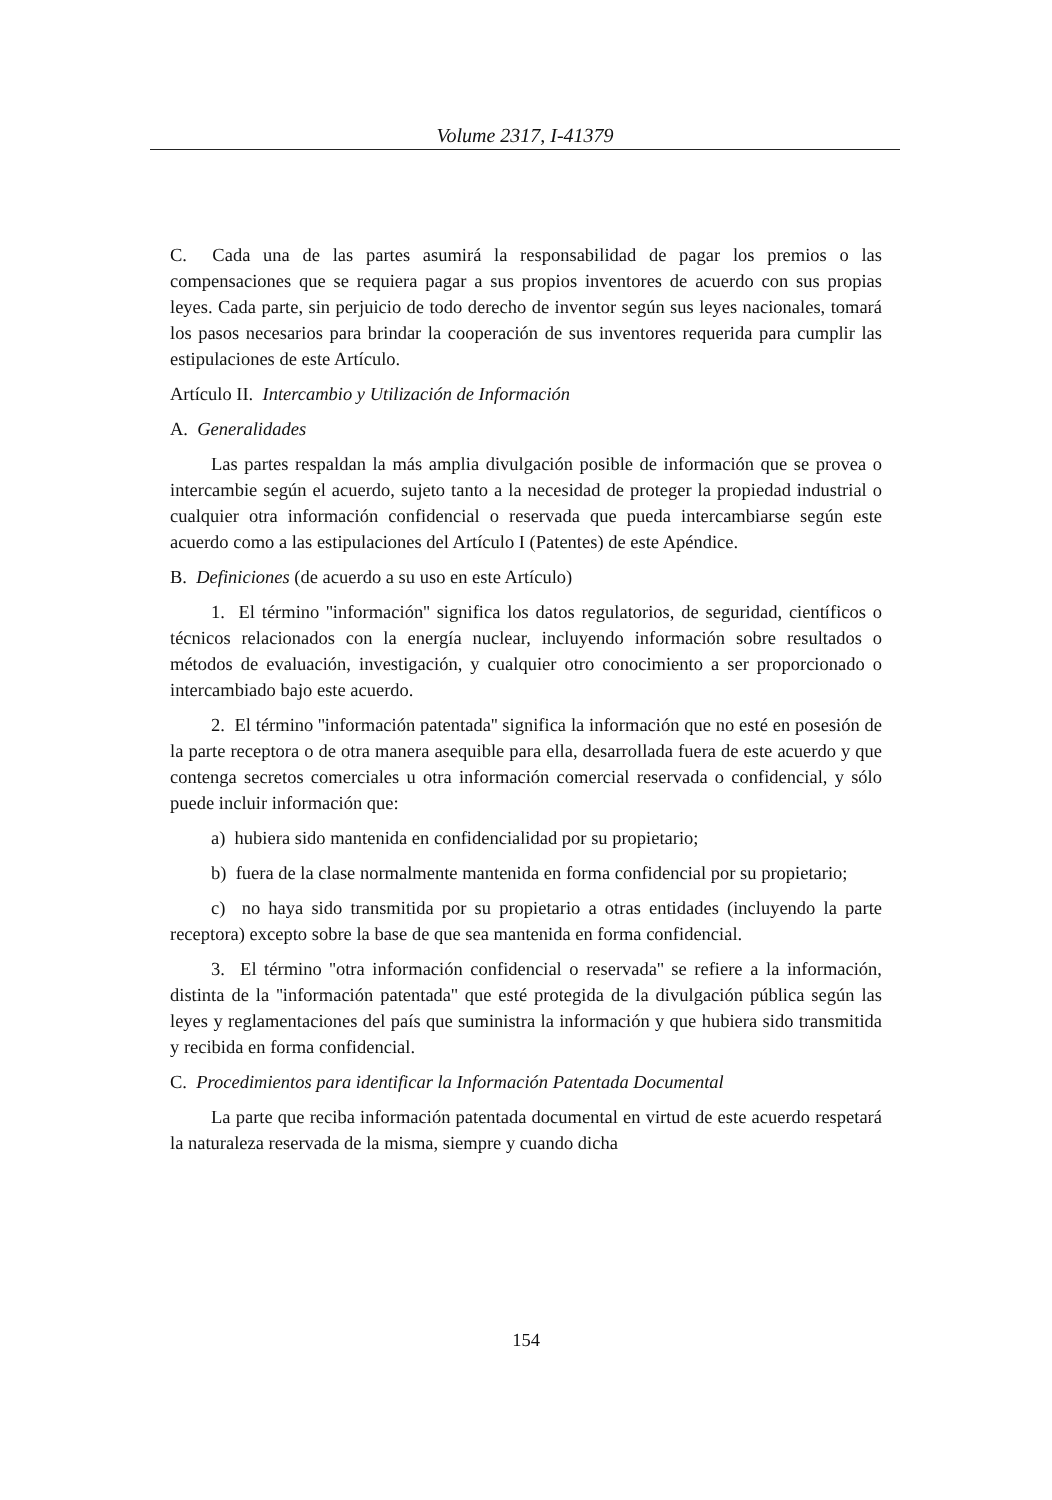Volume 2317, I-41379
C. Cada una de las partes asumirá la responsabilidad de pagar los premios o las compensaciones que se requiera pagar a sus propios inventores de acuerdo con sus propias leyes. Cada parte, sin perjuicio de todo derecho de inventor según sus leyes nacionales, tomará los pasos necesarios para brindar la cooperación de sus inventores requerida para cumplir las estipulaciones de este Artículo.
Artículo II. Intercambio y Utilización de Información
A. Generalidades
Las partes respaldan la más amplia divulgación posible de información que se provea o intercambie según el acuerdo, sujeto tanto a la necesidad de proteger la propiedad industrial o cualquier otra información confidencial o reservada que pueda intercambiarse según este acuerdo como a las estipulaciones del Artículo I (Patentes) de este Apéndice.
B. Definiciones (de acuerdo a su uso en este Artículo)
1. El término ''información'' significa los datos regulatorios, de seguridad, científicos o técnicos relacionados con la energía nuclear, incluyendo información sobre resultados o métodos de evaluación, investigación, y cualquier otro conocimiento a ser proporcionado o intercambiado bajo este acuerdo.
2. El término ''información patentada'' significa la información que no esté en posesión de la parte receptora o de otra manera asequible para ella, desarrollada fuera de este acuerdo y que contenga secretos comerciales u otra información comercial reservada o confidencial, y sólo puede incluir información que:
a) hubiera sido mantenida en confidencialidad por su propietario;
b) fuera de la clase normalmente mantenida en forma confidencial por su propietario;
c) no haya sido transmitida por su propietario a otras entidades (incluyendo la parte receptora) excepto sobre la base de que sea mantenida en forma confidencial.
3. El término ''otra información confidencial o reservada'' se refiere a la información, distinta de la ''información patentada'' que esté protegida de la divulgación pública según las leyes y reglamentaciones del país que suministra la información y que hubiera sido transmitida y recibida en forma confidencial.
C. Procedimientos para identificar la Información Patentada Documental
La parte que reciba información patentada documental en virtud de este acuerdo respetará la naturaleza reservada de la misma, siempre y cuando dicha
154